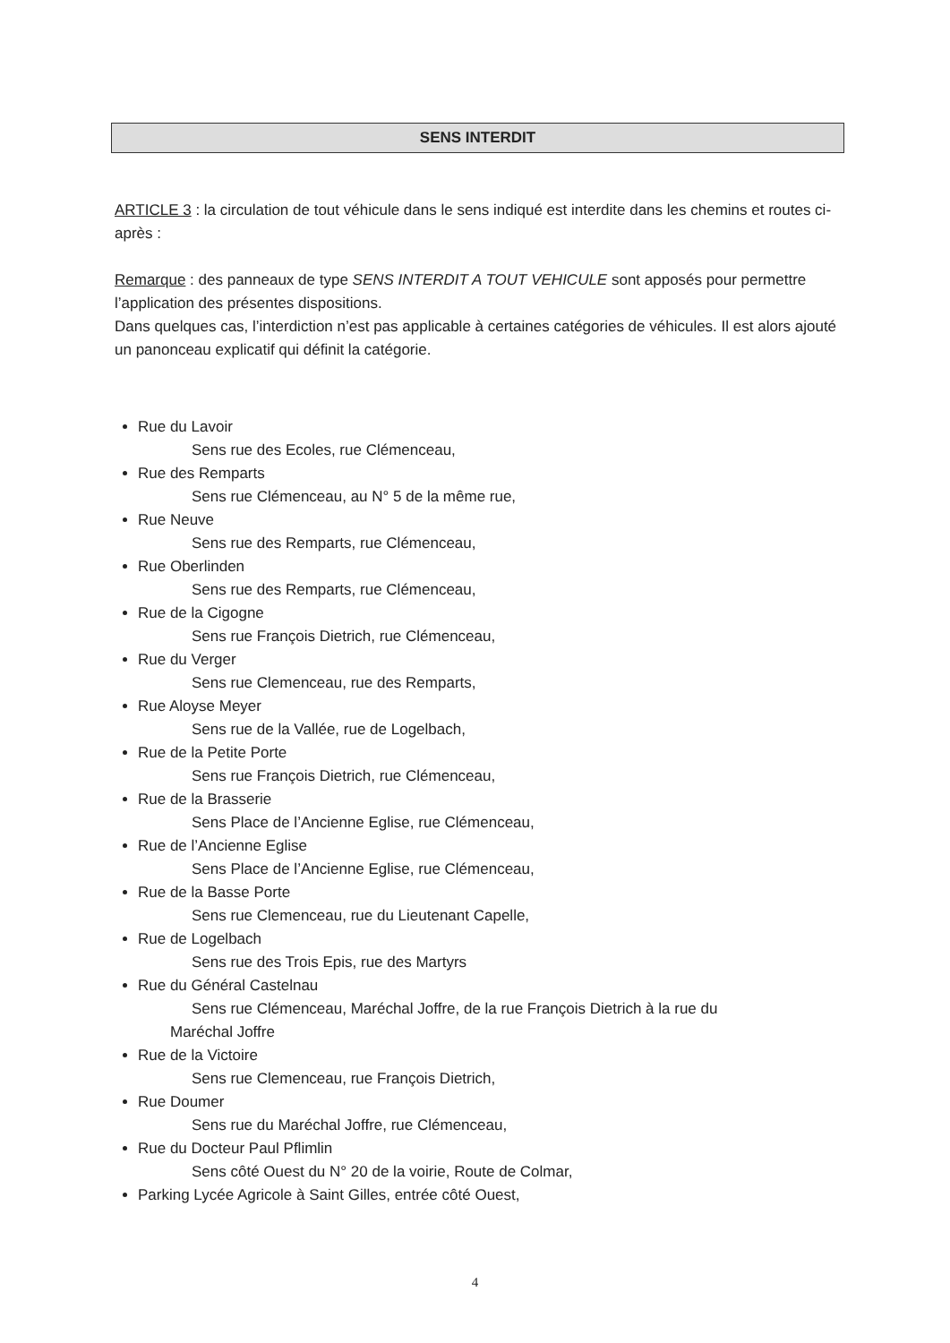SENS INTERDIT
ARTICLE 3 : la circulation de tout véhicule dans le sens indiqué est interdite dans les chemins et routes ci-après :
Remarque : des panneaux de type SENS INTERDIT A TOUT VEHICULE sont apposés pour permettre l’application des présentes dispositions.
Dans quelques cas, l’interdiction n’est pas applicable à certaines catégories de véhicules. Il est alors ajouté un panonceau explicatif qui définit la catégorie.
Rue du Lavoir
Sens rue des Ecoles, rue Clémenceau,
Rue des Remparts
Sens rue Clémenceau, au N° 5 de la même rue,
Rue Neuve
Sens rue des Remparts, rue Clémenceau,
Rue Oberlinden
Sens rue des Remparts, rue Clémenceau,
Rue de la Cigogne
Sens rue François Dietrich, rue Clémenceau,
Rue du Verger
Sens rue Clemenceau, rue des Remparts,
Rue Aloyse Meyer
Sens rue de la Vallée, rue de Logelbach,
Rue de la Petite Porte
Sens rue François Dietrich, rue Clémenceau,
Rue de la Brasserie
Sens Place de l’Ancienne Eglise, rue Clémenceau,
Rue de l’Ancienne Eglise
Sens Place de l’Ancienne Eglise, rue Clémenceau,
Rue de la Basse Porte
Sens rue Clemenceau, rue du Lieutenant Capelle,
Rue de Logelbach
Sens rue des Trois Epis, rue des Martyrs
Rue du Général Castelnau
Sens rue Clémenceau, Maréchal Joffre, de la rue François Dietrich à la rue du
Maréchal Joffre
Rue de la Victoire
Sens rue Clemenceau, rue François Dietrich,
Rue Doumer
Sens rue du Maréchal Joffre, rue Clémenceau,
Rue du Docteur Paul Pflimlin
Sens côté Ouest du N° 20 de la voirie, Route de Colmar,
Parking Lycée Agricole à Saint Gilles, entrée côté Ouest,
4